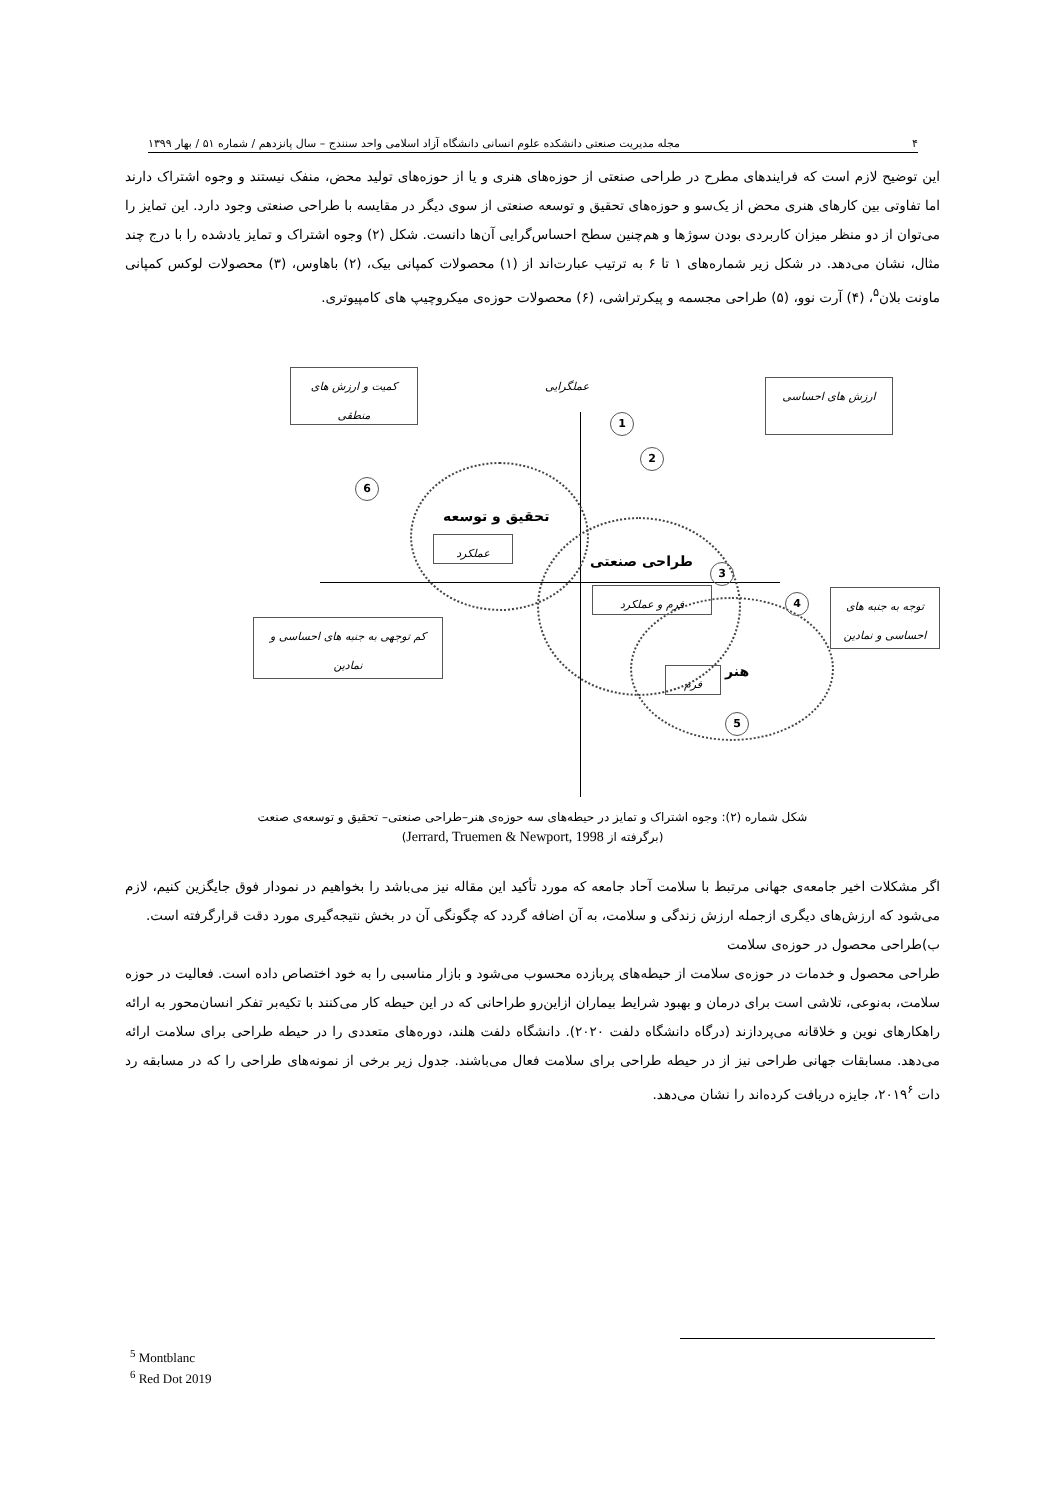۴ مجله مدیریت صنعتی دانشکده علوم انسانی دانشگاه آزاد اسلامی واحد سنندج – سال پانزدهم / شماره ۵۱ / بهار ۱۳۹۹
این توضیح لازم است که فرایندهای مطرح در طراحی صنعتی از حوزه‌های هنری و یا از حوزه‌های تولید محض، منفک نیستند و وجوه اشتراک دارند اما تفاوتی بین کارهای هنری محض از یک‌سو و حوزه‌های تحقیق و توسعه صنعتی از سوی دیگر در مقایسه با طراحی صنعتی وجود دارد. این تمایز را می‌توان از دو منظر میزان کاربردی بودن سوژها و هم‌چنین سطح احساس‌گرایی آن‌ها دانست. شکل (۲) وجوه اشتراک و تمایز یادشده را با درج چند مثال، نشان می‌دهد. در شکل زیر شماره‌های ۱ تا ۶ به ترتیب عبارت‌اند از (۱) محصولات کمپانی بیک، (۲) باهاوس، (۳) محصولات لوکس کمپانی ماونت بلان<sup>۵</sup>، (۴) آرت نوو، (۵) طراحی مجسمه و پیکرتراشی، (۶) محصولات حوزه‌ی میکروچیپ های کامپیوتری.
کمیت و ارزش های منطقی
عملگرایی ارزش های احساسی
1
2
6
تحقیق و توسعه
عملکرد
طراحی صنعتی
3
فرم و عملکرد
4
توجه به جنبه های احساسی و نمادین
کم توجهی به جنبه های احساسی و نمادین
هنر
فرم
5
شکل شماره (۲): وجوه اشتراک و تمایز در حیطه‌های سه حوزه‌ی هنر–طراحی صنعتی– تحقیق و توسعه‌ی صنعت
(برگرفته از Jerrard, Truemen & Newport, 1998)
اگر مشکلات اخیر جامعه‌ی جهانی مرتبط با سلامت آحاد جامعه که مورد تأکید این مقاله نیز می‌باشد را بخواهیم در نمودار فوق جایگزین کنیم، لازم می‌شود که ارزش‌های دیگری ازجمله ارزش زندگی و سلامت، به آن اضافه گردد که چگونگی آن در بخش نتیجه‌گیری مورد دقت قرارگرفته است.
ب)طراحی محصول در حوزه‌ی سلامت
طراحی محصول و خدمات در حوزه‌ی سلامت از حیطه‌های پربازده محسوب می‌شود و بازار مناسبی را به خود اختصاص داده است. فعالیت در حوزه سلامت، به‌نوعی، تلاشی است برای درمان و بهبود شرایط بیماران ازاین‌رو طراحانی که در این حیطه کار می‌کنند با تکیه‌بر تفکر انسان‌محور به ارائه راهکارهای نوین و خلاقانه می‌پردازند (درگاه دانشگاه دلفت ۲۰۲۰). دانشگاه دلفت هلند، دوره‌های متعددی را در حیطه طراحی برای سلامت ارائه می‌دهد. مسابقات جهانی طراحی نیز از در حیطه طراحی برای سلامت فعال می‌باشند. جدول زیر برخی از نمونه‌های طراحی را که در مسابقه رد دات ۲۰۱۹<sup>۶</sup>، جایزه دریافت کرده‌اند را نشان می‌دهد.
<sup>5</sup> Montblanc
<sup>6</sup> Red Dot 2019